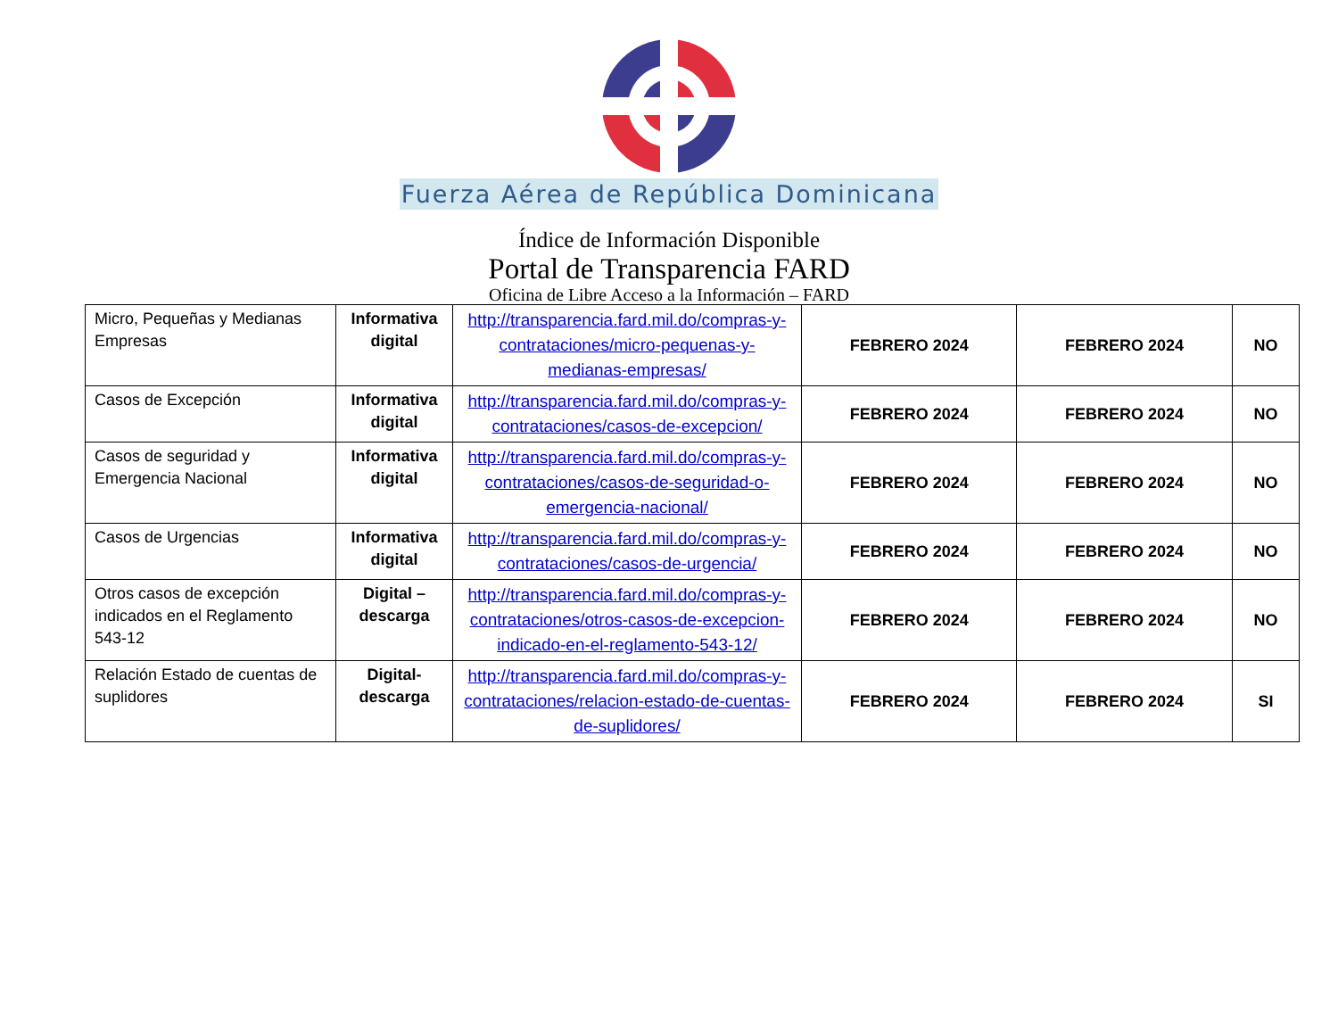Fuerza Aérea de República Dominicana
Índice de Información Disponible
Portal de Transparencia FARD
Oficina de Libre Acceso a la Información – FARD
| Micro, Pequeñas y Medianas Empresas | Informativa digital | http://transparencia.fard.mil.do/compras-y-contrataciones/micro-pequenas-y-medianas-empresas/ | FEBRERO 2024 | FEBRERO 2024 | NO |
| Casos de Excepción | Informativa digital | http://transparencia.fard.mil.do/compras-y-contrataciones/casos-de-excepcion/ | FEBRERO 2024 | FEBRERO 2024 | NO |
| Casos de seguridad y Emergencia Nacional | Informativa digital | http://transparencia.fard.mil.do/compras-y-contrataciones/casos-de-seguridad-o-emergencia-nacional/ | FEBRERO 2024 | FEBRERO 2024 | NO |
| Casos de Urgencias | Informativa digital | http://transparencia.fard.mil.do/compras-y-contrataciones/casos-de-urgencia/ | FEBRERO 2024 | FEBRERO 2024 | NO |
| Otros casos de excepción indicados en el Reglamento 543-12 | Digital – descarga | http://transparencia.fard.mil.do/compras-y-contrataciones/otros-casos-de-excepcion-indicado-en-el-reglamento-543-12/ | FEBRERO 2024 | FEBRERO 2024 | NO |
| Relación Estado de cuentas de suplidores | Digital-descarga | http://transparencia.fard.mil.do/compras-y-contrataciones/relacion-estado-de-cuentas-de-suplidores/ | FEBRERO 2024 | FEBRERO 2024 | SI |